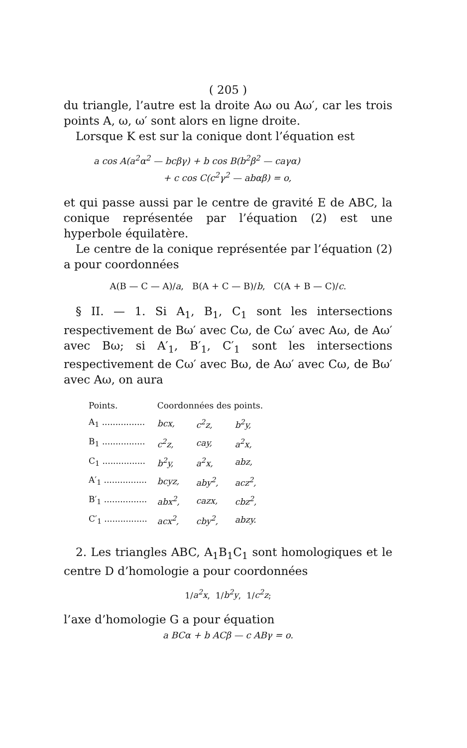( 205 )
du triangle, l’autre est la droite Aω ou Aω′, car les trois points A, ω, ω′ sont alors en ligne droite.
Lorsque K est sur la conique dont l’équation est
a cos A(a<sup>2</sup>α<sup>2</sup> — bcβγ) + b cos B(b<sup>2</sup>β<sup>2</sup> — caγα)
+ c cos C(c<sup>2</sup>γ<sup>2</sup> — abαβ) = o,
et qui passe aussi par le centre de gravité E de ABC, la conique représentée par l’équation (2) est une hyperbole équilatère.
Le centre de la conique représentée par l’équation (2) a pour coordonnées
A(B — C — A)/a, B(A + C — B)/b, C(A + B — C)/c.
§ II. — 1. Si A<sub>1</sub>, B<sub>1</sub>, C<sub>1</sub> sont les intersections respectivement de Bω′ avec Cω, de Cω′ avec Aω, de Aω′ avec Bω; si A′<sub>1</sub>, B′<sub>1</sub>, C′<sub>1</sub> sont les intersections respectivement de Cω′ avec Bω, de Aω′ avec Cω, de Bω′ avec Aω, on aura
| Points. | Coordonnées des points. | | |
| --- | --- | --- | --- |
| A<sub>1</sub> ................ | bcx, | c<sup>2</sup>z, | b<sup>2</sup>y, |
| B<sub>1</sub> ................ | c<sup>2</sup>z, | cay, | a<sup>2</sup>x, |
| C<sub>1</sub> ................ | b<sup>2</sup>y, | a<sup>2</sup>x, | abz, |
| A′<sub>1</sub> ................ | bcyz, | aby<sup>2</sup>, | acz<sup>2</sup>, |
| B′<sub>1</sub> ................ | abx<sup>2</sup>, | cazx, | cbz<sup>2</sup>, |
| C′<sub>1</sub> ................ | acx<sup>2</sup>, | cby<sup>2</sup>, | abzy. |
2. Les triangles ABC, A<sub>1</sub>B<sub>1</sub>C<sub>1</sub> sont homologiques et le centre D d’homologie a pour coordonnées
1/a<sup>2</sup>x, 1/b<sup>2</sup>y, 1/c<sup>2</sup>z;
l’axe d’homologie G a pour équation
a BCα + b ACβ — c ABγ = o.